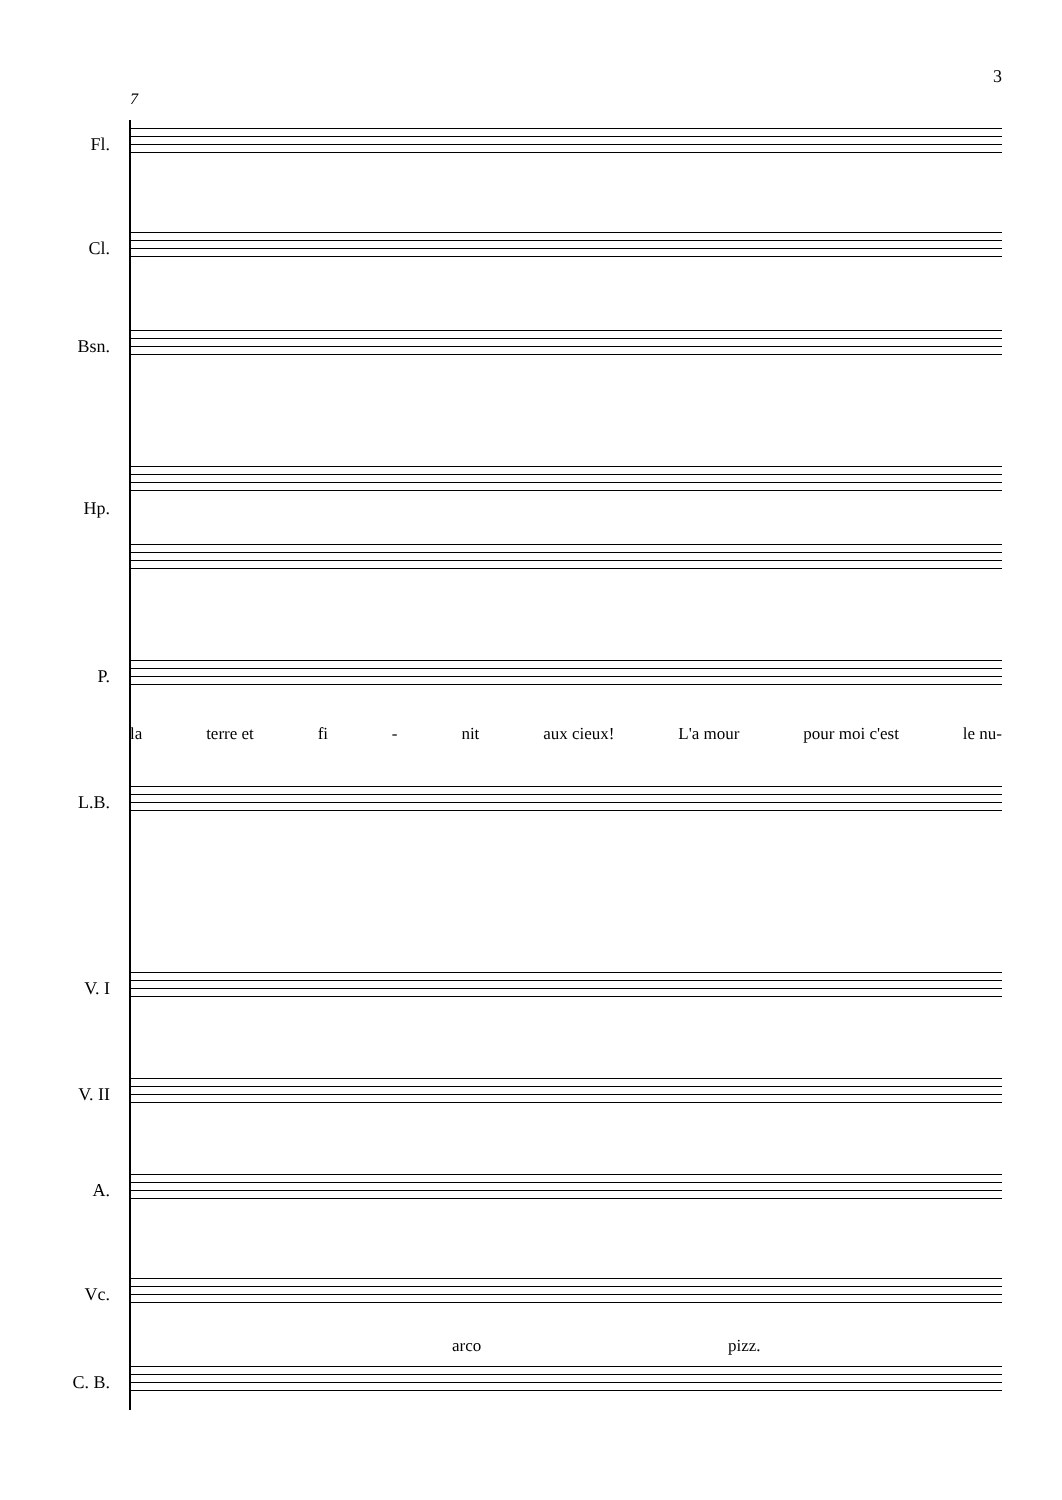3
7
Fl.
Cl.
Bsn.
Hp.
P.
la terre et fi - nit aux cieux! L'a mour pour moi c'est le nu-
L.B.
V. I
V. II
A.
Vc.
arco pizz.
C. B.